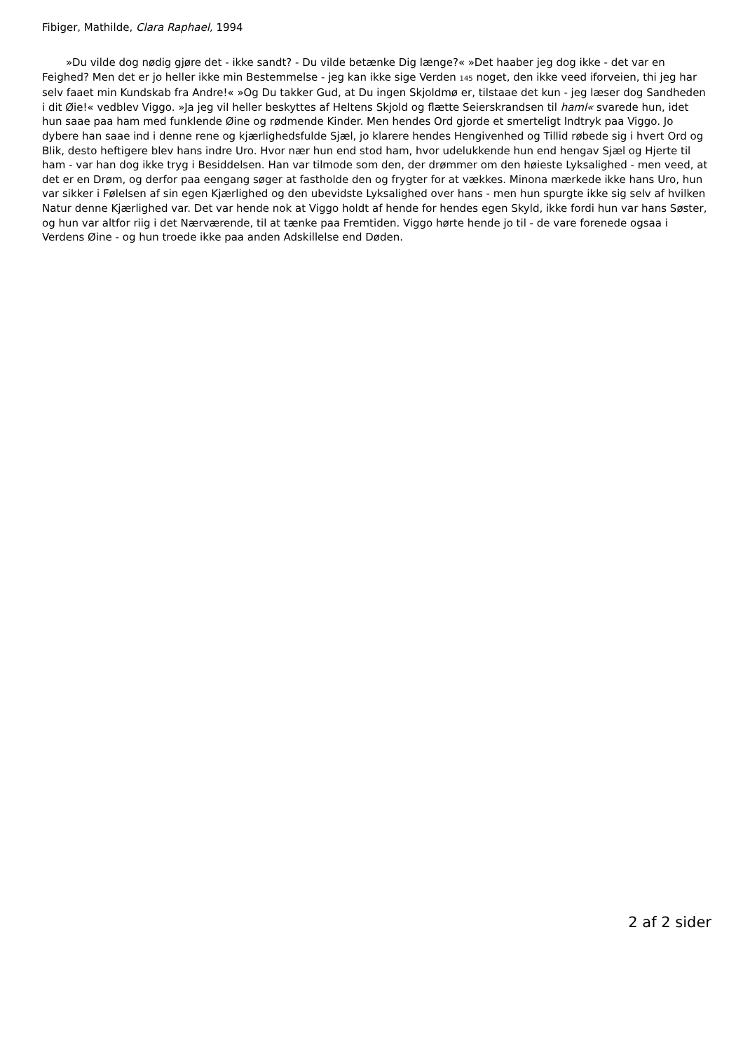Fibiger, Mathilde, Clara Raphael, 1994
»Du vilde dog nødig gjøre det - ikke sandt? - Du vilde betænke Dig længe?« »Det haaber jeg dog ikke - det var en Feighed? Men det er jo heller ikke min Bestemmelse - jeg kan ikke sige Verden 145 noget, den ikke veed iforveien, thi jeg har selv faaet min Kundskab fra Andre!« »Og Du takker Gud, at Du ingen Skjoldmø er, tilstaae det kun - jeg læser dog Sandheden i dit Øie!« vedblev Viggo. »Ja jeg vil heller beskyttes af Heltens Skjold og flætte Seierskrandsen til haml« svarede hun, idet hun saae paa ham med funklende Øine og rødmende Kinder. Men hendes Ord gjorde et smerteligt Indtryk paa Viggo. Jo dybere han saae ind i denne rene og kjærlighedsfulde Sjæl, jo klarere hendes Hengivenhed og Tillid røbede sig i hvert Ord og Blik, desto heftigere blev hans indre Uro. Hvor nær hun end stod ham, hvor udelukkende hun end hengav Sjæl og Hjerte til ham - var han dog ikke tryg i Besiddelsen. Han var tilmode som den, der drømmer om den høieste Lyksalighed - men veed, at det er en Drøm, og derfor paa eengang søger at fastholde den og frygter for at vækkes. Minona mærkede ikke hans Uro, hun var sikker i Følelsen af sin egen Kjærlighed og den ubevidste Lyksalighed over hans - men hun spurgte ikke sig selv af hvilken Natur denne Kjærlighed var. Det var hende nok at Viggo holdt af hende for hendes egen Skyld, ikke fordi hun var hans Søster, og hun var altfor riig i det Nærværende, til at tænke paa Fremtiden. Viggo hørte hende jo til - de vare forenede ogsaa i Verdens Øine - og hun troede ikke paa anden Adskillelse end Døden.
2 af 2 sider